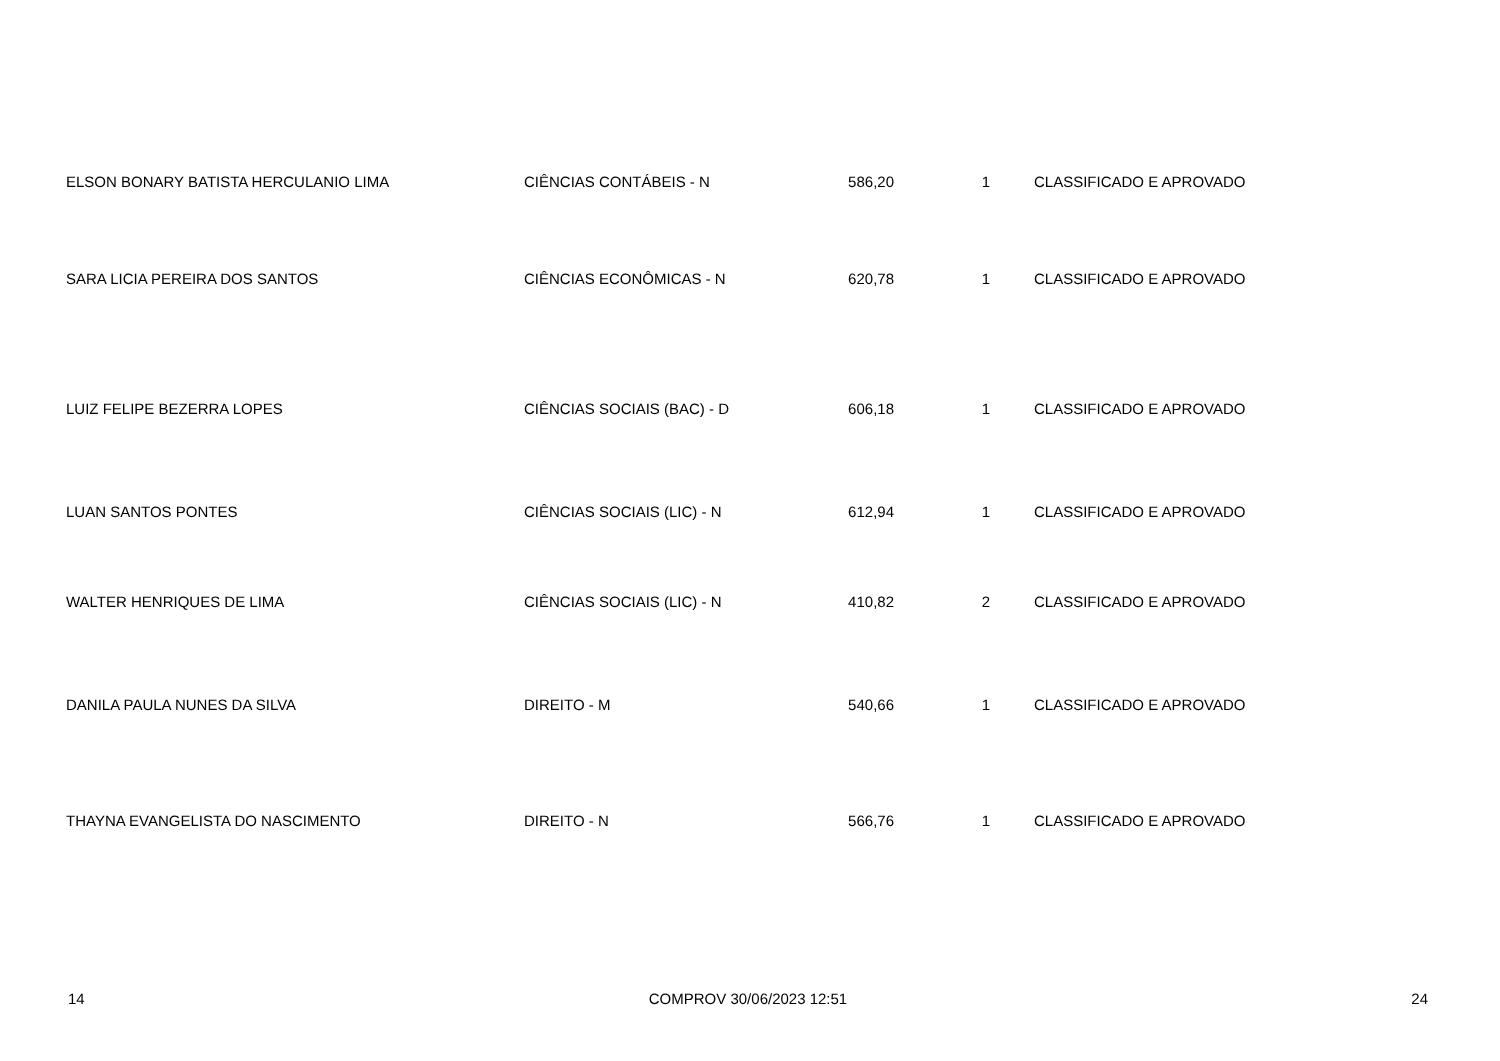| ELSON BONARY BATISTA HERCULANIO LIMA | CIÊNCIAS CONTÁBEIS - N | 586,20 | 1 | CLASSIFICADO E APROVADO |
| SARA LICIA PEREIRA DOS SANTOS | CIÊNCIAS ECONÔMICAS - N | 620,78 | 1 | CLASSIFICADO E APROVADO |
| LUIZ FELIPE BEZERRA LOPES | CIÊNCIAS SOCIAIS (BAC) - D | 606,18 | 1 | CLASSIFICADO E APROVADO |
| LUAN SANTOS PONTES | CIÊNCIAS SOCIAIS (LIC) - N | 612,94 | 1 | CLASSIFICADO E APROVADO |
| WALTER HENRIQUES DE LIMA | CIÊNCIAS SOCIAIS (LIC) - N | 410,82 | 2 | CLASSIFICADO E APROVADO |
| DANILA PAULA NUNES DA SILVA | DIREITO - M | 540,66 | 1 | CLASSIFICADO E APROVADO |
| THAYNA EVANGELISTA DO NASCIMENTO | DIREITO - N | 566,76 | 1 | CLASSIFICADO E APROVADO |
14 COMPROV 30/06/2023 12:51 24